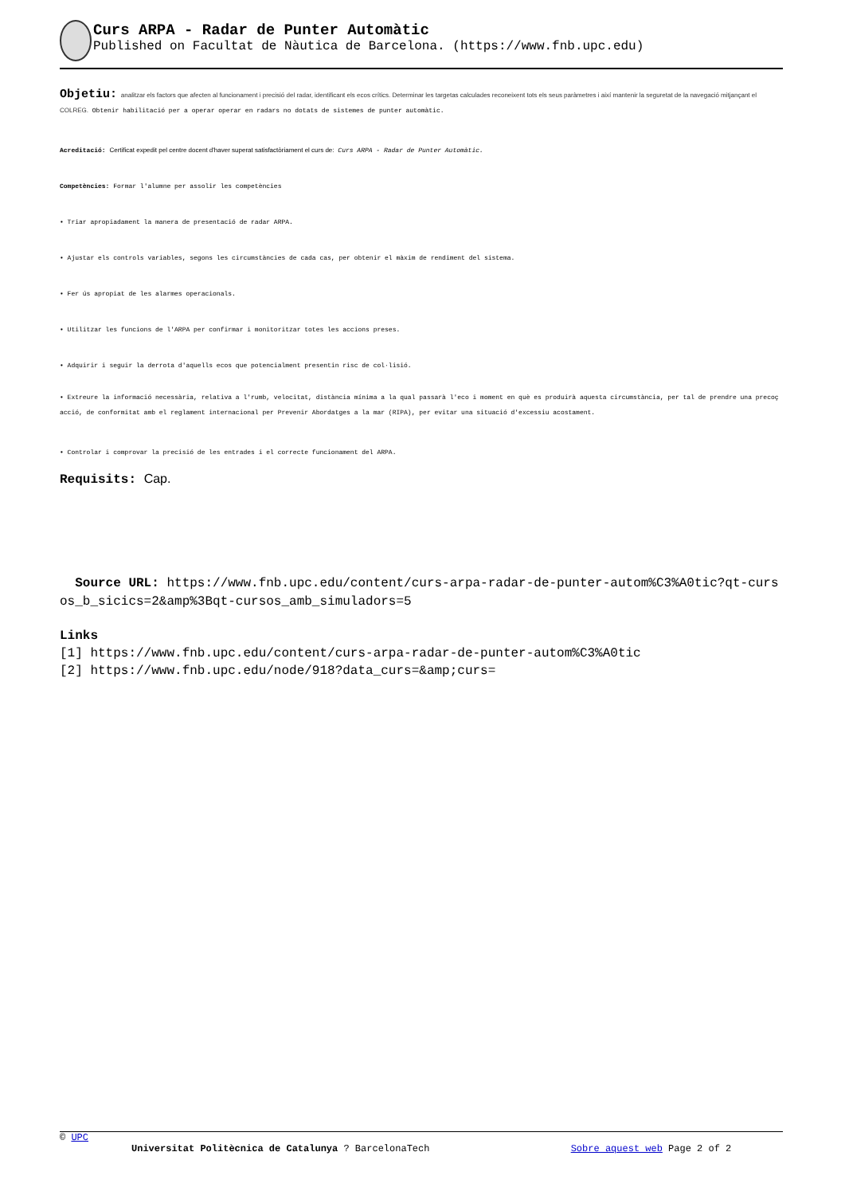Curs ARPA - Radar de Punter Automàtic
Published on Facultat de Nàutica de Barcelona. (https://www.fnb.upc.edu)
Objetiu: analitzar els factors que afecten al funcionament i precisió del radar, identificant els ecos crítics. Determinar les targetas calculades reconeixent tots els seus paràmetres i així mantenir la seguretat de la navegació mitjançant el COLREG. Obtenir habilitació per a operar operar en radars no dotats de sistemes de punter automàtic.
Acreditació: Certificat expedit pel centre docent d'haver superat satisfactòriament el curs de: Curs ARPA - Radar de Punter Automàtic.
Competències: Formar l'alumne per assolir les competències
• Triar apropiadament la manera de presentació de radar ARPA.
• Ajustar els controls variables, segons les circumstàncies de cada cas, per obtenir el màxim de rendiment del sistema.
• Fer ús apropiat de les alarmes operacionals.
• Utilitzar les funcions de l'ARPA per confirmar i monitoritzar totes les accions preses.
• Adquirir i seguir la derrota d'aquells ecos que potencialment presentin risc de col·lisió.
• Extreure la informació necessària, relativa a l'rumb, velocitat, distància mínima a la qual passarà l'eco i moment en què es produirà aquesta circumstància, per tal de prendre una precoç acció, de conformitat amb el reglament internacional per Prevenir Abordatges a la mar (RIPA), per evitar una situació d'excessiu acostament.
• Controlar i comprovar la precisió de les entrades i el correcte funcionament del ARPA.
Requisits: Cap.
Source URL: https://www.fnb.upc.edu/content/curs-arpa-radar-de-punter-autom%C3%A0tic?qt-cursos_b_sicics=2&amp%3Bqt-cursos_amb_simuladors=5
Links
[1] https://www.fnb.upc.edu/content/curs-arpa-radar-de-punter-autom%C3%A0tic
[2] https://www.fnb.upc.edu/node/918?data_curs=&amp;curs=
© UPC
Universitat Politècnica de Catalunya ? BarcelonaTech Sobre aquest web Page 2 of 2